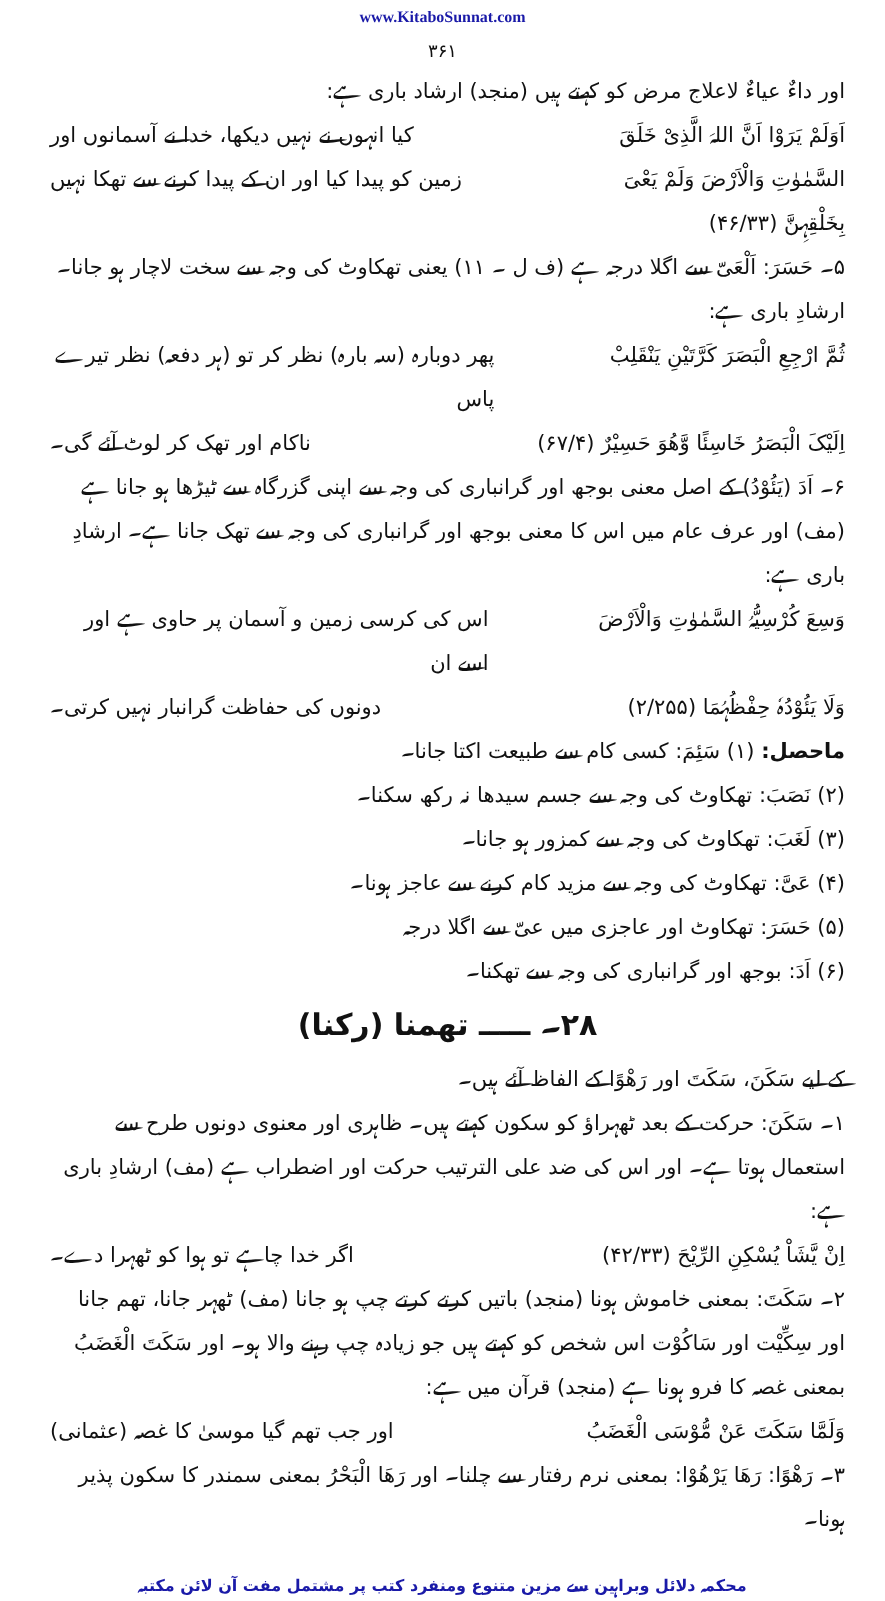www.KitaboSunnat.com
۳۶۱
اور داءٌ عیاءٌ لاعلاج مرض کو کہتے ہیں (منجد) ارشاد باری ہے:
اَوَلَمْ یَرَوْا اَنَّ اللہَ الَّذِیْ خَلَقَ کیا انہوں نے نہیں دیکھا، خدا نے آسمانوں اور
السَّمٰوٰتِ وَالْاَرْضَ وَلَمْ یَعْیَ زمین کو پیدا کیا اور ان کے پیدا کرنے سے تھکا نہیں
بِخَلْقِہِنَّ (۴۶/۳۳)
۵۔ حَسَرَ: اَلْعَیّ سے اگلا درجہ ہے (ف ل ۔ ۱۱) یعنی تھکاوٹ کی وجہ سے سخت لاچار ہو جانا۔ ارشادِ باری ہے:
ثُمَّ ارْجِعِ الْبَصَرَ کَرَّتَیْنِ یَنْقَلِبْ پھر دوبارہ (سہ بارہ) نظر کر تو (ہر دفعہ) نظر تیرے پاس
اِلَیْکَ الْبَصَرُ خَاسِئًا وَّھُوَ حَسِیْرٌ (۶۷/۴) ناکام اور تھک کر لوٹ آئے گی۔
۶۔ اَدَ (یَئُوْدُ) کے اصل معنی بوجھ اور گرانباری کی وجہ سے اپنی گزرگاہ سے ٹیڑھا ہو جانا ہے (مف) اور عرف عام میں اس کا معنی بوجھ اور گرانباری کی وجہ سے تھک جانا ہے۔ ارشادِ باری ہے:
وَسِعَ کُرْسِیُّہُ السَّمٰوٰتِ وَالْاَرْضَ اس کی کرسی زمین و آسمان پر حاوی ہے اور اسے ان
وَلَا یَئُوْدُہٗ حِفْظُہُمَا (۲/۲۵۵) دونوں کی حفاظت گرانبار نہیں کرتی۔
ماحصل: (۱) سَئِمَ: کسی کام سے طبیعت اکتا جانا۔
(۲) نَصَبَ: تھکاوٹ کی وجہ سے جسم سیدھا نہ رکھ سکنا۔
(۳) لَغَبَ: تھکاوٹ کی وجہ سے کمزور ہو جانا۔
(۴) عَیَّ: تھکاوٹ کی وجہ سے مزید کام کرنے سے عاجز ہونا۔
(۵) حَسَرَ: تھکاوٹ اور عاجزی میں عیّ سے اگلا درجہ
(۶) اَدَ: بوجھ اور گرانباری کی وجہ سے تھکنا۔
۲۸۔ ـــــ تھمنا (رکنا)
کے لیے سَکَنَ، سَکَتَ اور رَھْوًا کے الفاظ آئے ہیں۔
۱۔ سَکَنَ: حرکت کے بعد ٹھہراؤ کو سکون کہتے ہیں۔ ظاہری اور معنوی دونوں طرح سے استعمال ہوتا ہے۔ اور اس کی ضد علی الترتیب حرکت اور اضطراب ہے (مف) ارشادِ باری ہے:
اِنْ یَّشَاْ یُسْکِنِ الرِّیْحَ (۴۲/۳۳) اگر خدا چاہے تو ہوا کو ٹھہرا دے۔
۲۔ سَکَتَ: بمعنی خاموش ہونا (منجد) باتیں کرتے کرتے چپ ہو جانا (مف) ٹھہر جانا، تھم جانا اور سِکِّیْت اور سَاکُوْت اس شخص کو کہتے ہیں جو زیادہ چپ رہنے والا ہو۔ اور سَکَتَ الْغَضَبُ بمعنی غصہ کا فرو ہونا ہے (منجد) قرآن میں ہے:
وَلَمَّا سَکَتَ عَنْ مُّوْسَی الْغَضَبُ اور جب تھم گیا موسیٰ کا غصہ (عثمانی)
۳۔ رَھْوًا: رَھَا یَرْھُوْا: بمعنی نرم رفتار سے چلنا۔ اور رَھَا الْبَحْرُ بمعنی سمندر کا سکون پذیر ہونا۔
محکمہ دلائل وبراہین سے مزین متنوع ومنفرد کتب پر مشتمل مفت آن لائن مکتبہ